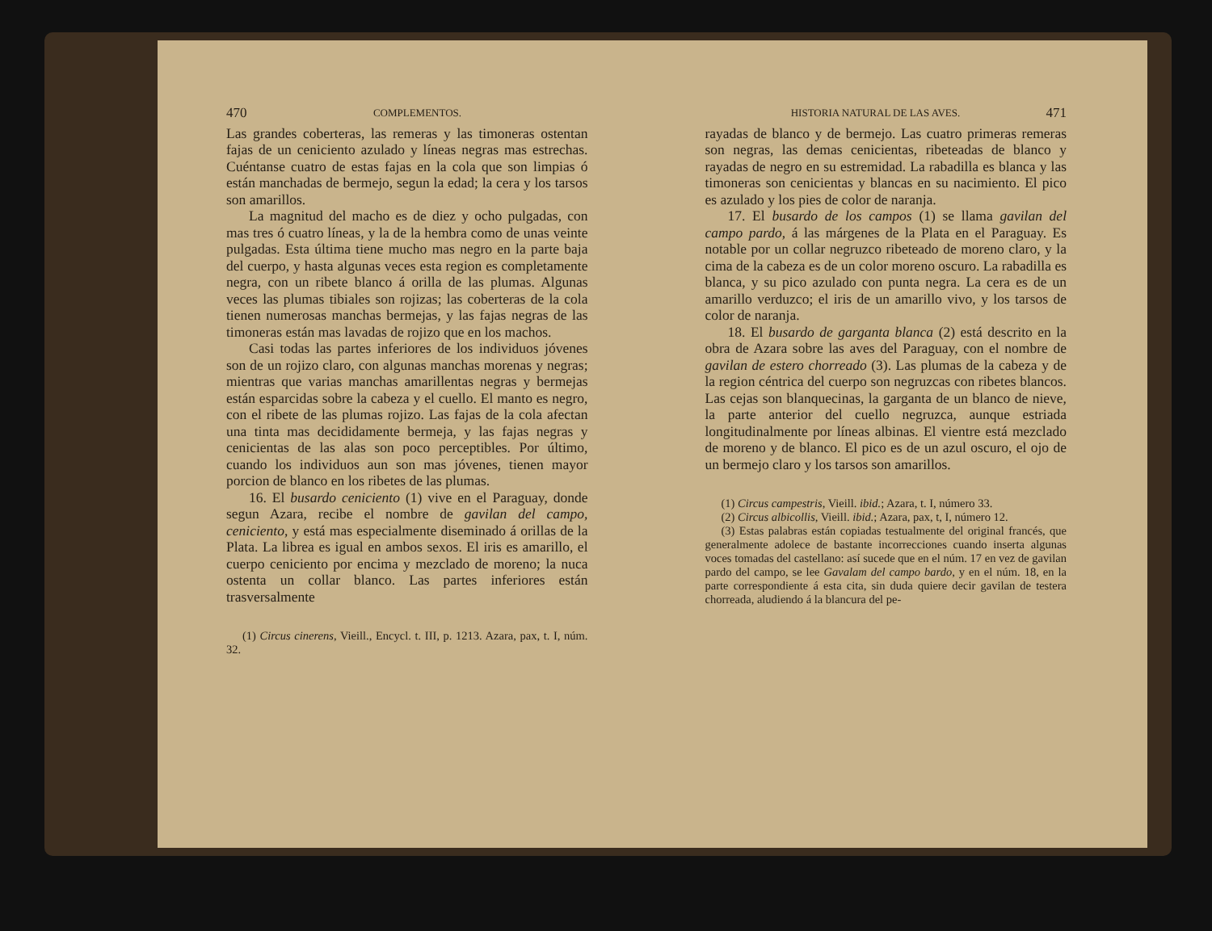470 COMPLEMENTOS.
Las grandes coberteras, las remeras y las timoneras ostentan fajas de un ceniciento azulado y líneas negras mas estrechas. Cuéntanse cuatro de estas fajas en la cola que son limpias ó están manchadas de bermejo, segun la edad; la cera y los tarsos son amarillos.
La magnitud del macho es de diez y ocho pulgadas, con mas tres ó cuatro líneas, y la de la hembra como de unas veinte pulgadas. Esta última tiene mucho mas negro en la parte baja del cuerpo, y hasta algunas veces esta region es completamente negra, con un ribete blanco á orilla de las plumas. Algunas veces las plumas tibiales son rojizas; las coberteras de la cola tienen numerosas manchas bermejas, y las fajas negras de las timoneras están mas lavadas de rojizo que en los machos.
Casi todas las partes inferiores de los individuos jóvenes son de un rojizo claro, con algunas manchas morenas y negras; mientras que varias manchas amarillentas negras y bermejas están esparcidas sobre la cabeza y el cuello. El manto es negro, con el ribete de las plumas rojizo. Las fajas de la cola afectan una tinta mas decididamente bermeja, y las fajas negras y cenicientas de las alas son poco perceptibles. Por último, cuando los individuos aun son mas jóvenes, tienen mayor porcion de blanco en los ribetes de las plumas.
16. El busardo ceniciento (1) vive en el Paraguay, donde segun Azara, recibe el nombre de gavilan del campo, ceniciento, y está mas especialmente diseminado á orillas de la Plata. La librea es igual en ambos sexos. El iris es amarillo, el cuerpo ceniciento por encima y mezclado de moreno; la nuca ostenta un collar blanco. Las partes inferiores están trasversalmente
(1) Circus cinerens, Vieill., Encycl. t. III, p. 1213. Azara, pax, t. I, núm. 32.
HISTORIA NATURAL DE LAS AVES. 471
rayadas de blanco y de bermejo. Las cuatro primeras remeras son negras, las demas cenicientas, ribeteadas de blanco y rayadas de negro en su estremidad. La rabadilla es blanca y las timoneras son cenicientas y blancas en su nacimiento. El pico es azulado y los pies de color de naranja.
17. El busardo de los campos (1) se llama gavilan del campo pardo, á las márgenes de la Plata en el Paraguay. Es notable por un collar negruzco ribeteado de moreno claro, y la cima de la cabeza es de un color moreno oscuro. La rabadilla es blanca, y su pico azulado con punta negra. La cera es de un amarillo verduzco; el iris de un amarillo vivo, y los tarsos de color de naranja.
18. El busardo de garganta blanca (2) está descrito en la obra de Azara sobre las aves del Paraguay, con el nombre de gavilan de estero chorreado (3). Las plumas de la cabeza y de la region céntrica del cuerpo son negruzcas con ribetes blancos. Las cejas son blanquecinas, la garganta de un blanco de nieve, la parte anterior del cuello negruzca, aunque estriada longitudinalmente por líneas albinas. El vientre está mezclado de moreno y de blanco. El pico es de un azul oscuro, el ojo de un bermejo claro y los tarsos son amarillos.
(1) Circus campestris, Vieill. ibid.; Azara, t. I, número 33.
(2) Circus albicollis, Vieill. ibid.; Azara, pax, t, I, número 12.
(3) Estas palabras están copiadas testualmente del original francés, que generalmente adolece de bastante incorrecciones cuando inserta algunas voces tomadas del castellano: así sucede que en el núm. 17 en vez de gavilan pardo del campo, se lee Gavalam del campo bardo, y en el núm. 18, en la parte correspondiente á esta cita, sin duda quiere decir gavilan de testera chorreada, aludiendo á la blancura del pe-